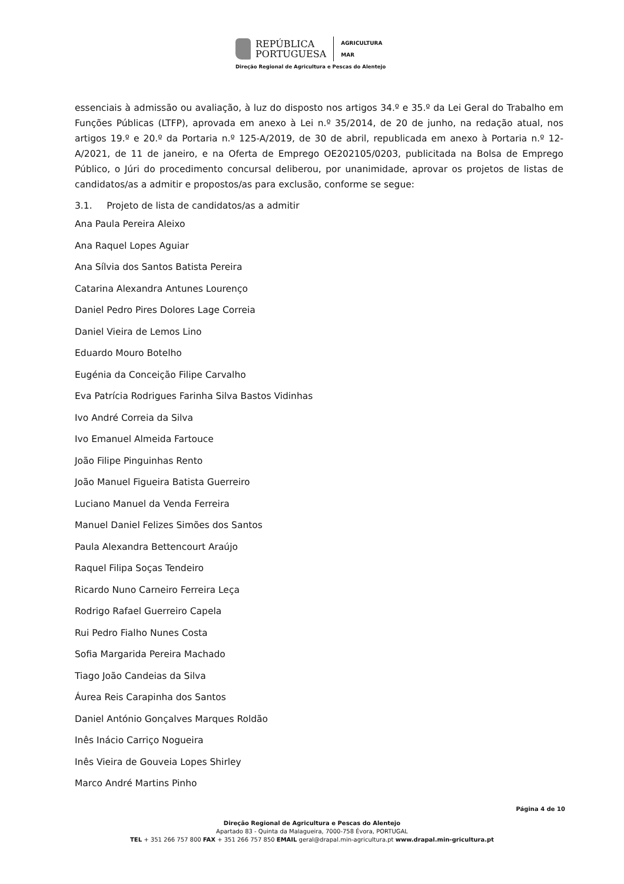REPÚBLICA
PORTUGUESA
AGRICULTURA
MAR
Direção Regional de Agricultura e Pescas do Alentejo
essenciais à admissão ou avaliação, à luz do disposto nos artigos 34.º e 35.º da Lei Geral do Trabalho em Funções Públicas (LTFP), aprovada em anexo à Lei n.º 35/2014, de 20 de junho, na redação atual, nos artigos 19.º e 20.º da Portaria n.º 125-A/2019, de 30 de abril, republicada em anexo à Portaria n.º 12-A/2021, de 11 de janeiro, e na Oferta de Emprego OE202105/0203, publicitada na Bolsa de Emprego Público, o Júri do procedimento concursal deliberou, por unanimidade, aprovar os projetos de listas de candidatos/as a admitir e propostos/as para exclusão, conforme se segue:
3.1. Projeto de lista de candidatos/as a admitir
Ana Paula Pereira Aleixo
Ana Raquel Lopes Aguiar
Ana Sílvia dos Santos Batista Pereira
Catarina Alexandra Antunes Lourenço
Daniel Pedro Pires Dolores Lage Correia
Daniel Vieira de Lemos Lino
Eduardo Mouro Botelho
Eugénia da Conceição Filipe Carvalho
Eva Patrícia Rodrigues Farinha Silva Bastos Vidinhas
Ivo André Correia da Silva
Ivo Emanuel Almeida Fartouce
João Filipe Pinguinhas Rento
João Manuel Figueira Batista Guerreiro
Luciano Manuel da Venda Ferreira
Manuel Daniel Felizes Simões dos Santos
Paula Alexandra Bettencourt Araújo
Raquel Filipa Soças Tendeiro
Ricardo Nuno Carneiro Ferreira Leça
Rodrigo Rafael Guerreiro Capela
Rui Pedro Fialho Nunes Costa
Sofia Margarida Pereira Machado
Tiago João Candeias da Silva
Áurea Reis Carapinha dos Santos
Daniel António Gonçalves Marques Roldão
Inês Inácio Carriço Nogueira
Inês Vieira de Gouveia Lopes Shirley
Marco André Martins Pinho
Página 4 de 10
Direção Regional de Agricultura e Pescas do Alentejo
Apartado 83 - Quinta da Malagueira, 7000-758 Évora, PORTUGAL
TEL + 351 266 757 800 FAX + 351 266 757 850 EMAIL geral@drapal.min-agricultura.pt www.drapal.min-gricultura.pt